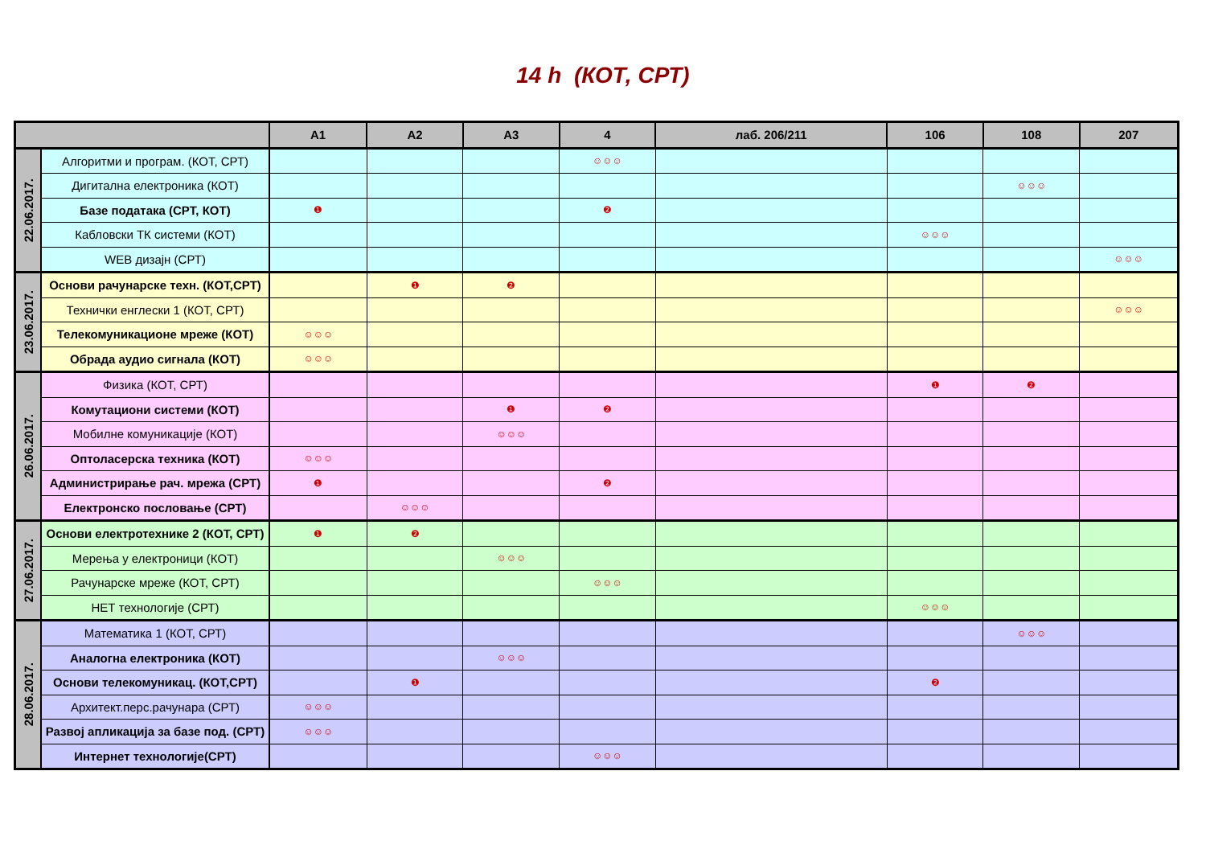14 h (КОТ, СРТ)
| | | A1 | A2 | A3 | 4 | лаб. 206/211 | 106 | 108 | 207 |
| --- | --- | --- | --- | --- | --- | --- | --- | --- | --- |
| 22.06.2017. | Алгоритми и програм. (КОТ, СРТ) | | | | ☺☺☺ | | | | |
| | Дигитална електроника (КОТ) | | | | | | | ☺☺☺ | |
| | Базе података (СРТ, КОТ) | ❶ | | | ❷ | | | | |
| | Кабловски ТК системи (КОТ) | | | | | | ☺☺☺ | | |
| | WEB дизајн (СРТ) | | | | | | | | ☺☺☺ |
| 23.06.2017. | Основи рачунарске техн. (КОТ,СРТ) | | ❶ | ❷ | | | | | |
| | Технички енглески 1 (КОТ, СРТ) | | | | | | | | ☺☺☺ |
| | Телекомуникационе мреже (КОТ) | ☺☺☺ | | | | | | | |
| | Обрада аудио сигнала (КОТ) | ☺☺☺ | | | | | | | |
| 26.06.2017. | Физика (КОТ, СРТ) | | | | | | ❶ | ❷ | |
| | Комутациони системи (КОТ) | | | ❶ | ❷ | | | | |
| | Мобилне комуникације (КОТ) | | | ☺☺☺ | | | | | |
| | Оптоласерска техника (КОТ) | ☺☺☺ | | | | | | | |
| | Администрирање рач. мрежа (СРТ) | ❶ | | | ❷ | | | | |
| | Електронско пословање (СРТ) | | ☺☺☺ | | | | | | |
| 27.06.2017. | Основи електротехнике 2 (КОТ, СРТ) | ❶ | ❷ | | | | | | |
| | Мерења у електроници (КОТ) | | | ☺☺☺ | | | | | |
| | Рачунарске мреже (КОТ, СРТ) | | | | ☺☺☺ | | | | |
| | НЕТ технологије (СРТ) | | | | | | ☺☺☺ | | |
| 28.06.2017. | Математика 1 (КОТ, СРТ) | | | | | | | ☺☺☺ | |
| | Аналогна електроника (КОТ) | | | ☺☺☺ | | | | | |
| | Основи телекомуникац. (КОТ,СРТ) | | ❶ | | | | ❷ | | |
| | Архитект.перс.рачунара (СРТ) | ☺☺☺ | | | | | | | |
| | Развој апликација за базе под. (СРТ) | ☺☺☺ | | | | | | | |
| | Интернет технологије(СРТ) | | | | ☺☺☺ | | | | |